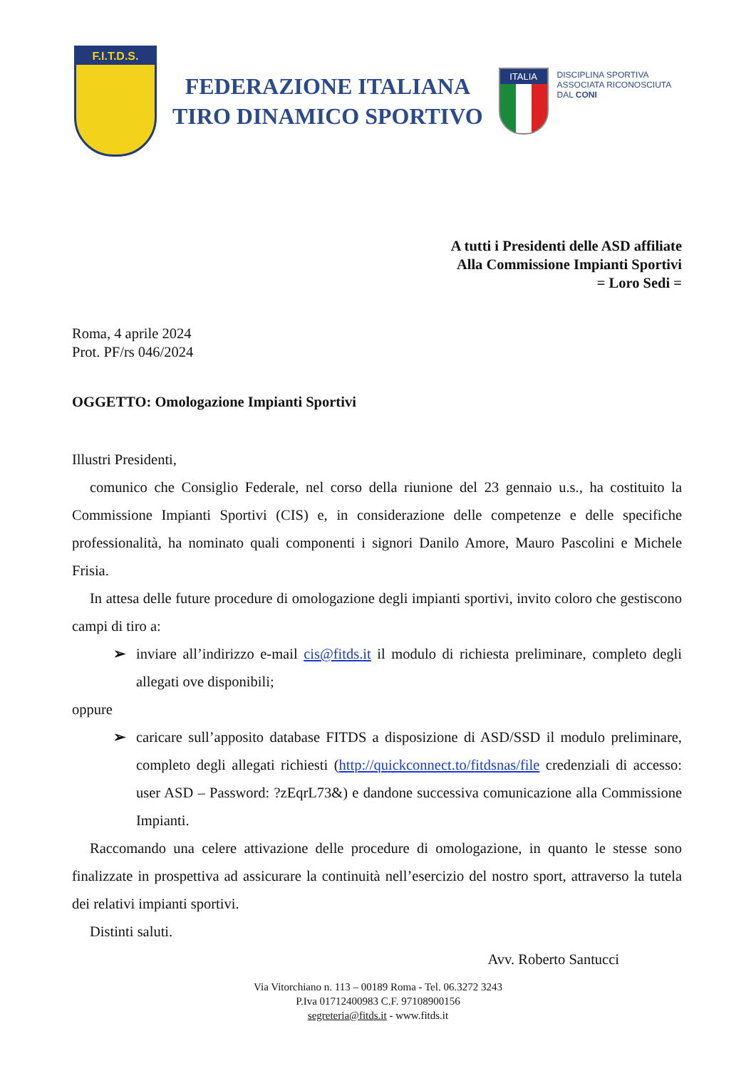F.I.T.D.S.
FEDERAZIONE ITALIANA
TIRO DINAMICO SPORTIVO
ITALIA
DISCIPLINA SPORTIVA
ASSOCIATA RICONOSCIUTA
DAL CONI
A tutti i Presidenti delle ASD affiliate
Alla Commissione Impianti Sportivi
= Loro Sedi =
Roma, 4 aprile 2024
Prot. PF/rs 046/2024
OGGETTO: Omologazione Impianti Sportivi
Illustri Presidenti,
comunico che Consiglio Federale, nel corso della riunione del 23 gennaio u.s., ha costituito la Commissione Impianti Sportivi (CIS) e, in considerazione delle competenze e delle specifiche professionalità, ha nominato quali componenti i signori Danilo Amore, Mauro Pascolini e Michele Frisia.
In attesa delle future procedure di omologazione degli impianti sportivi, invito coloro che gestiscono campi di tiro a:
➢ inviare all’indirizzo e-mail cis@fitds.it il modulo di richiesta preliminare, completo degli allegati ove disponibili;
oppure
➢ caricare sull’apposito database FITDS a disposizione di ASD/SSD il modulo preliminare, completo degli allegati richiesti (http://quickconnect.to/fitdsnas/file credenziali di accesso: user ASD – Password: ?zEqrL73&) e dandone successiva comunicazione alla Commissione Impianti.
Raccomando una celere attivazione delle procedure di omologazione, in quanto le stesse sono finalizzate in prospettiva ad assicurare la continuità nell’esercizio del nostro sport, attraverso la tutela dei relativi impianti sportivi.
Distinti saluti.
Avv. Roberto Santucci
Via Vitorchiano n. 113 – 00189 Roma - Tel. 06.3272 3243
P.Iva 01712400983 C.F. 97108900156
segreteria@fitds.it - www.fitds.it